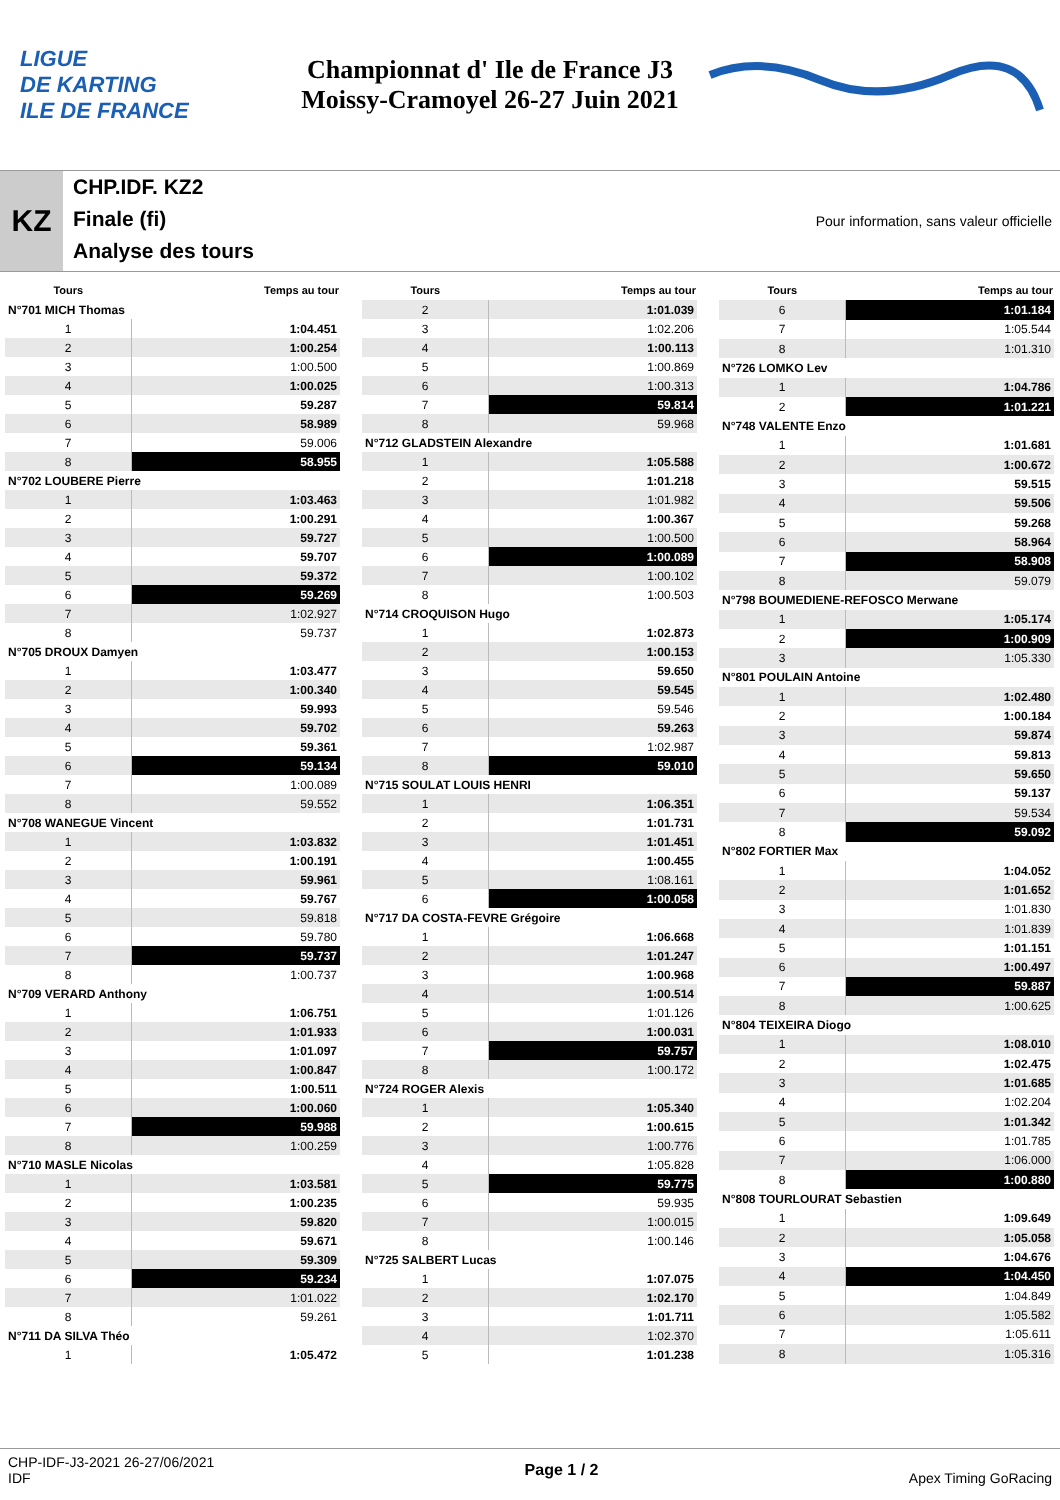LIGUE
DE KARTING
ILE DE FRANCE
Championnat d' Ile de France J3
Moissy-Cramoyel 26-27 Juin 2021
KZ
CHP.IDF. KZ2
Finale (fi)
Analyse des tours
Pour information, sans valeur officielle
| Tours | Temps au tour |
| --- | --- |
| N°701 MICH Thomas | |
| 1 | 1:04.451 |
| 2 | 1:00.254 |
| 3 | 1:00.500 |
| 4 | 1:00.025 |
| 5 | 59.287 |
| 6 | 58.989 |
| 7 | 59.006 |
| 8 | 58.955 |
| N°702 LOUBERE Pierre | |
| 1 | 1:03.463 |
| 2 | 1:00.291 |
| 3 | 59.727 |
| 4 | 59.707 |
| 5 | 59.372 |
| 6 | 59.269 |
| 7 | 1:02.927 |
| 8 | 59.737 |
| N°705 DROUX Damyen | |
| 1 | 1:03.477 |
| 2 | 1:00.340 |
| 3 | 59.993 |
| 4 | 59.702 |
| 5 | 59.361 |
| 6 | 59.134 |
| 7 | 1:00.089 |
| 8 | 59.552 |
| N°708 WANEGUE Vincent | |
| 1 | 1:03.832 |
| 2 | 1:00.191 |
| 3 | 59.961 |
| 4 | 59.767 |
| 5 | 59.818 |
| 6 | 59.780 |
| 7 | 59.737 |
| 8 | 1:00.737 |
| N°709 VERARD Anthony | |
| 1 | 1:06.751 |
| 2 | 1:01.933 |
| 3 | 1:01.097 |
| 4 | 1:00.847 |
| 5 | 1:00.511 |
| 6 | 1:00.060 |
| 7 | 59.988 |
| 8 | 1:00.259 |
| N°710 MASLE Nicolas | |
| 1 | 1:03.581 |
| 2 | 1:00.235 |
| 3 | 59.820 |
| 4 | 59.671 |
| 5 | 59.309 |
| 6 | 59.234 |
| 7 | 1:01.022 |
| 8 | 59.261 |
| N°711 DA SILVA Théo | |
| 1 | 1:05.472 |
| Tours | Temps au tour |
| --- | --- |
| 2 | 1:01.039 |
| 3 | 1:02.206 |
| 4 | 1:00.113 |
| 5 | 1:00.869 |
| 6 | 1:00.313 |
| 7 | 59.814 |
| 8 | 59.968 |
| N°712 GLADSTEIN Alexandre | |
| 1 | 1:05.588 |
| 2 | 1:01.218 |
| 3 | 1:01.982 |
| 4 | 1:00.367 |
| 5 | 1:00.500 |
| 6 | 1:00.089 |
| 7 | 1:00.102 |
| 8 | 1:00.503 |
| N°714 CROQUISON Hugo | |
| 1 | 1:02.873 |
| 2 | 1:00.153 |
| 3 | 59.650 |
| 4 | 59.545 |
| 5 | 59.546 |
| 6 | 59.263 |
| 7 | 1:02.987 |
| 8 | 59.010 |
| N°715 SOULAT LOUIS HENRI | |
| 1 | 1:06.351 |
| 2 | 1:01.731 |
| 3 | 1:01.451 |
| 4 | 1:00.455 |
| 5 | 1:08.161 |
| 6 | 1:00.058 |
| N°717 DA COSTA-FEVRE Grégoire | |
| 1 | 1:06.668 |
| 2 | 1:01.247 |
| 3 | 1:00.968 |
| 4 | 1:00.514 |
| 5 | 1:01.126 |
| 6 | 1:00.031 |
| 7 | 59.757 |
| 8 | 1:00.172 |
| N°724 ROGER Alexis | |
| 1 | 1:05.340 |
| 2 | 1:00.615 |
| 3 | 1:00.776 |
| 4 | 1:05.828 |
| 5 | 59.775 |
| 6 | 59.935 |
| 7 | 1:00.015 |
| 8 | 1:00.146 |
| N°725 SALBERT Lucas | |
| 1 | 1:07.075 |
| 2 | 1:02.170 |
| 3 | 1:01.711 |
| 4 | 1:02.370 |
| 5 | 1:01.238 |
| Tours | Temps au tour |
| --- | --- |
| 6 | 1:01.184 |
| 7 | 1:05.544 |
| 8 | 1:01.310 |
| N°726 LOMKO Lev | |
| 1 | 1:04.786 |
| 2 | 1:01.221 |
| N°748 VALENTE Enzo | |
| 1 | 1:01.681 |
| 2 | 1:00.672 |
| 3 | 59.515 |
| 4 | 59.506 |
| 5 | 59.268 |
| 6 | 58.964 |
| 7 | 58.908 |
| 8 | 59.079 |
| N°798 BOUMEDIENE-REFOSCO Merwane | |
| 1 | 1:05.174 |
| 2 | 1:00.909 |
| 3 | 1:05.330 |
| N°801 POULAIN Antoine | |
| 1 | 1:02.480 |
| 2 | 1:00.184 |
| 3 | 59.874 |
| 4 | 59.813 |
| 5 | 59.650 |
| 6 | 59.137 |
| 7 | 59.534 |
| 8 | 59.092 |
| N°802 FORTIER Max | |
| 1 | 1:04.052 |
| 2 | 1:01.652 |
| 3 | 1:01.830 |
| 4 | 1:01.839 |
| 5 | 1:01.151 |
| 6 | 1:00.497 |
| 7 | 59.887 |
| 8 | 1:00.625 |
| N°804 TEIXEIRA Diogo | |
| 1 | 1:08.010 |
| 2 | 1:02.475 |
| 3 | 1:01.685 |
| 4 | 1:02.204 |
| 5 | 1:01.342 |
| 6 | 1:01.785 |
| 7 | 1:06.000 |
| 8 | 1:00.880 |
| N°808 TOURLOURAT Sebastien | |
| 1 | 1:09.649 |
| 2 | 1:05.058 |
| 3 | 1:04.676 |
| 4 | 1:04.450 |
| 5 | 1:04.849 |
| 6 | 1:05.582 |
| 7 | 1:05.611 |
| 8 | 1:05.316 |
CHP-IDF-J3-2021 26-27/06/2021
IDF
Page 1 / 2 Apex Timing GoRacing